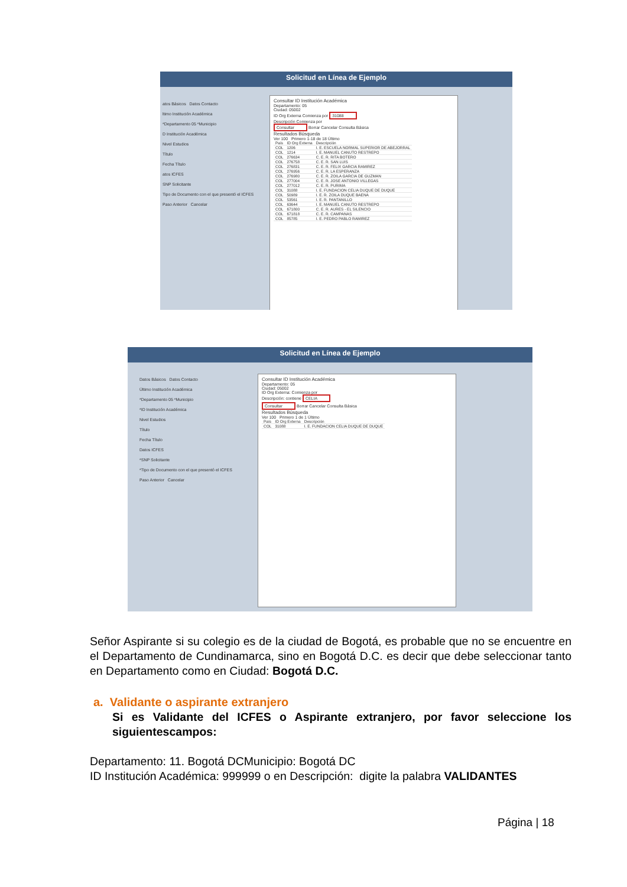Solicitud en Línea de Ejemplo
atos Básicos Datos Contacto
ltimo Institución Académica
*Departamento 05 *Municipio
D Institución Académica
Nivel Estudios
Título
Fecha Título
atos ICFES
SNP Solicitante
Tipo de Documento con el que presentó el ICFES
Paso Anterior Cancelar
Consultar ID Institución Académica
Departamento: 05
Ciudad: 05002
ID Org Externa Comienza por 31088
Descripción Comienza por
Consultar Borrar Cancelar Consulta Básica
Resultados Búsqueda
Ver 100 Primero 1-18 de 18 Último
| País | ID Org Externa | Descripción |
| --- | --- | --- |
| COL | 1206 | I. E. ESCUELA NORMAL SUPERIOR DE ABEJORRAL |
| COL | 1214 | I. E. MANUEL CANUTO RESTREPO |
| COL | 276634 | C. E. R. RITA BOTERO |
| COL | 276758 | C. E. R. SAN LUIS |
| COL | 276831 | C. E. R. FELIX GARCIA RAMIREZ |
| COL | 276956 | C. E. R. LA ESPERANZA |
| COL | 276980 | C. E. R. ZOILA GARCIA DE GUZMAN |
| COL | 277004 | C. E. R. JOSE ANTONIO VILLEGAS |
| COL | 277012 | C. E. R. PURIMA |
| COL | 31088 | I. E. FUNDACION CELIA DUQUE DE DUQUE |
| COL | 50989 | I. E. R. ZOILA DUQUE BAENA |
| COL | 53561 | I. E. R. PANTANILLO |
| COL | 63644 | I. E. MANUEL CANUTO RESTREPO |
| COL | 671800 | C. E. R. AURES - EL SILENCIO |
| COL | 671818 | C. E. R. CAMPANAS |
| COL | 85785 | I. E. PEDRO PABLO RAMIREZ |
Solicitud en Línea de Ejemplo
Datos Básicos Datos Contacto
Último Institución Académica
*Departamento 05 *Municipio
*ID Institución Académica
Nivel Estudios
Título
Fecha Título
Datos ICFES
*SNP Solicitante
*Tipo de Documento con el que presentó el ICFES
Paso Anterior Cancelar
Consultar ID Institución Académica
Departamento: 05
Ciudad: 05002
ID Org Externa: Comienza por
Descripción: contiene CELIA
Consultar Borrar Cancelar Consulta Básica
Resultados Búsqueda
Ver 100 Primero 1 de 1 Último
| País | ID Org Externa | Descripción |
| --- | --- | --- |
| COL | 31088 | I. E. FUNDACION CELIA DUQUE DE DUQUE |
Señor Aspirante si su colegio es de la ciudad de Bogotá, es probable que no se encuentre en el Departamento de Cundinamarca, sino en Bogotá D.C. es decir que debe seleccionar tanto en Departamento como en Ciudad: Bogotá D.C.
a. Validante o aspirante extranjero
Si es Validante del ICFES o Aspirante extranjero, por favor seleccione los siguientescampos:
Departamento: 11. Bogotá DCMunicipio: Bogotá DC
ID Institución Académica: 999999 o en Descripción: digite la palabra VALIDANTES
Página | 18